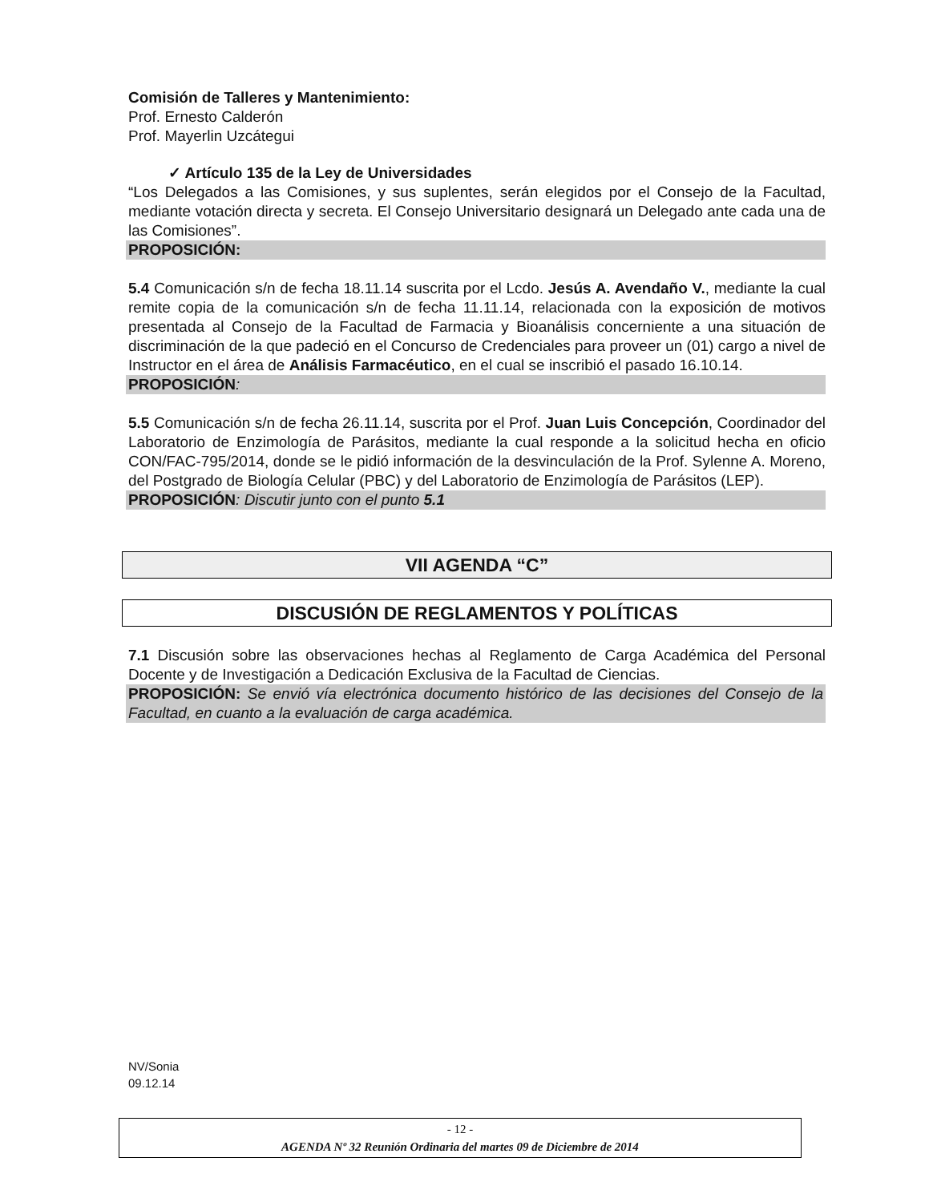Comisión de Talleres y Mantenimiento:
Prof. Ernesto Calderón
Prof. Mayerlin Uzcátegui
✓ Artículo 135 de la Ley de Universidades
“Los Delegados a las Comisiones, y sus suplentes, serán elegidos por el Consejo de la Facultad, mediante votación directa y secreta. El Consejo Universitario designará un Delegado ante cada una de las Comisiones”.
PROPOSICIÓN:
5.4 Comunicación s/n de fecha 18.11.14 suscrita por el Lcdo. Jesús A. Avendaño V., mediante la cual remite copia de la comunicación s/n de fecha 11.11.14, relacionada con la exposición de motivos presentada al Consejo de la Facultad de Farmacia y Bioanálisis concerniente a una situación de discriminación de la que padeció en el Concurso de Credenciales para proveer un (01) cargo a nivel de Instructor en el área de Análisis Farmacéutico, en el cual se inscribió el pasado 16.10.14.
PROPOSICIÓN:
5.5 Comunicación s/n de fecha 26.11.14, suscrita por el Prof. Juan Luis Concepción, Coordinador del Laboratorio de Enzimología de Parásitos, mediante la cual responde a la solicitud hecha en oficio CON/FAC-795/2014, donde se le pidió información de la desvinculación de la Prof. Sylenne A. Moreno, del Postgrado de Biología Celular (PBC) y del Laboratorio de Enzimología de Parásitos (LEP).
PROPOSICIÓN: Discutir junto con el punto 5.1
VII AGENDA “C”
DISCUSIÓN DE REGLAMENTOS Y POLÍTICAS
7.1 Discusión sobre las observaciones hechas al Reglamento de Carga Académica del Personal Docente y de Investigación a Dedicación Exclusiva de la Facultad de Ciencias.
PROPOSICIÓN: Se envió vía electrónica documento histórico de las decisiones del Consejo de la Facultad, en cuanto a la evaluación de carga académica.
NV/Sonia
09.12.14
- 12 -
AGENDA Nº 32 Reunión Ordinaria del martes 09 de Diciembre de 2014